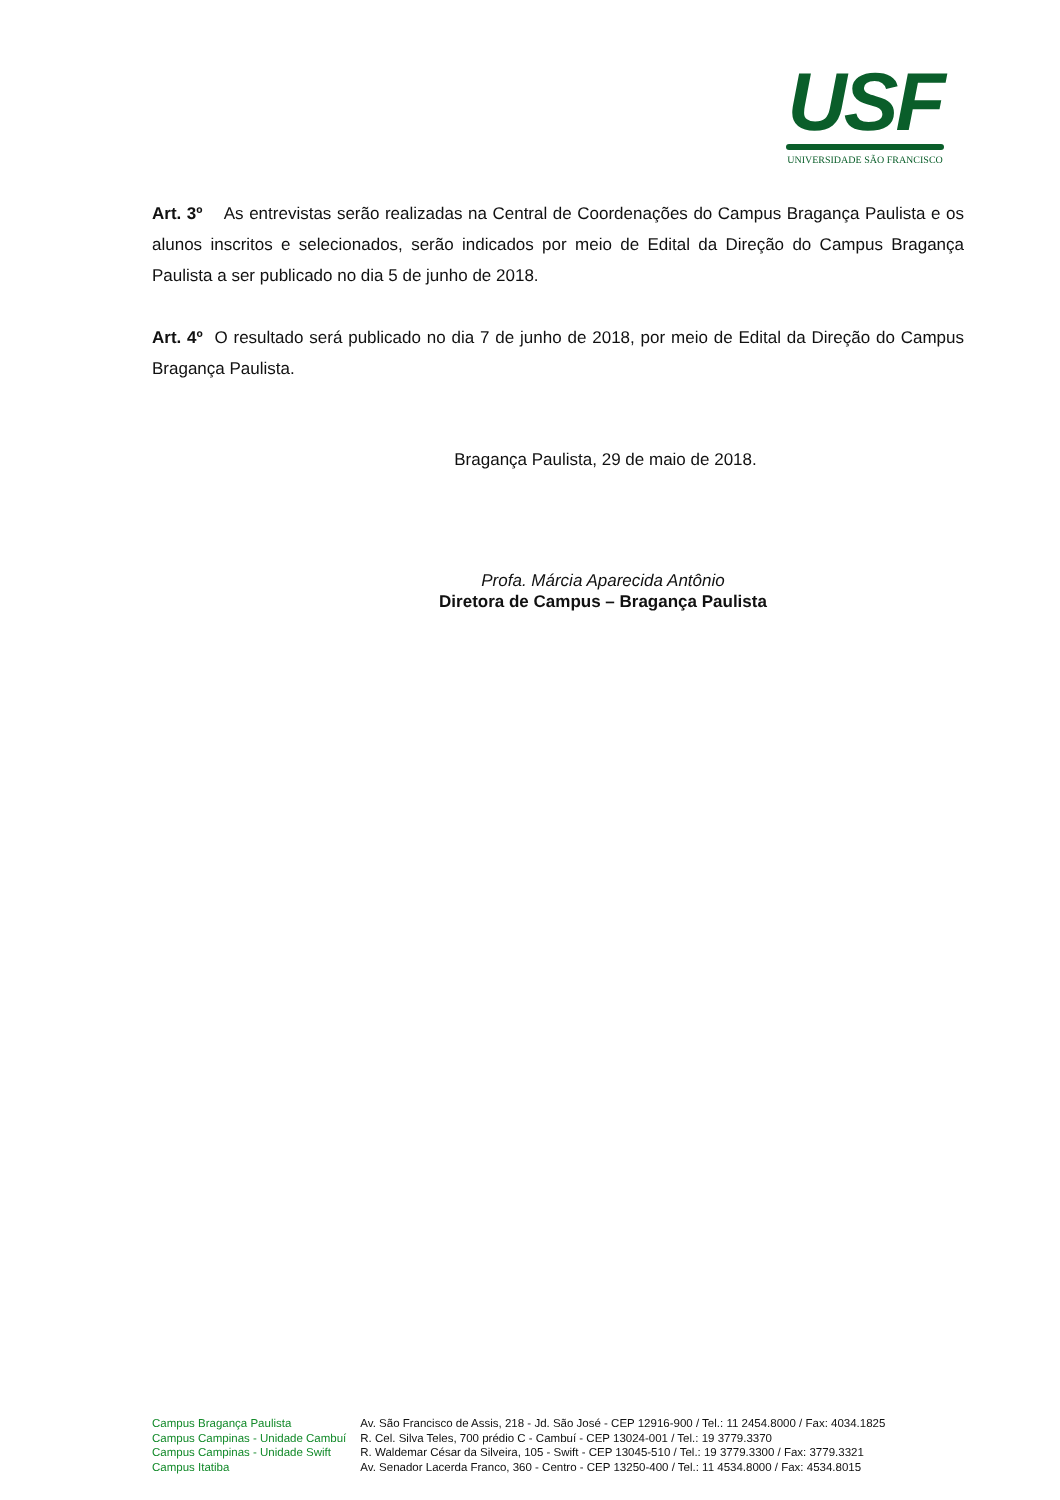USF
UNIVERSIDADE SÃO FRANCISCO
Art. 3º As entrevistas serão realizadas na Central de Coordenações do Campus Bragança Paulista e os alunos inscritos e selecionados, serão indicados por meio de Edital da Direção do Campus Bragança Paulista a ser publicado no dia 5 de junho de 2018.
Art. 4º O resultado será publicado no dia 7 de junho de 2018, por meio de Edital da Direção do Campus Bragança Paulista.
Bragança Paulista, 29 de maio de 2018.
Profa. Márcia Aparecida Antônio
Diretora de Campus – Bragança Paulista
| Campus Bragança Paulista | Av. São Francisco de Assis, 218 - Jd. São José - CEP 12916-900 / Tel.: 11 2454.8000 / Fax: 4034.1825 |
| Campus Campinas - Unidade Cambuí | R. Cel. Silva Teles, 700 prédio C - Cambuí - CEP 13024-001 / Tel.: 19 3779.3370 |
| Campus Campinas - Unidade Swift | R. Waldemar César da Silveira, 105 - Swift - CEP 13045-510 / Tel.: 19 3779.3300 / Fax: 3779.3321 |
| Campus Itatiba | Av. Senador Lacerda Franco, 360 - Centro - CEP 13250-400 / Tel.: 11 4534.8000 / Fax: 4534.8015 |